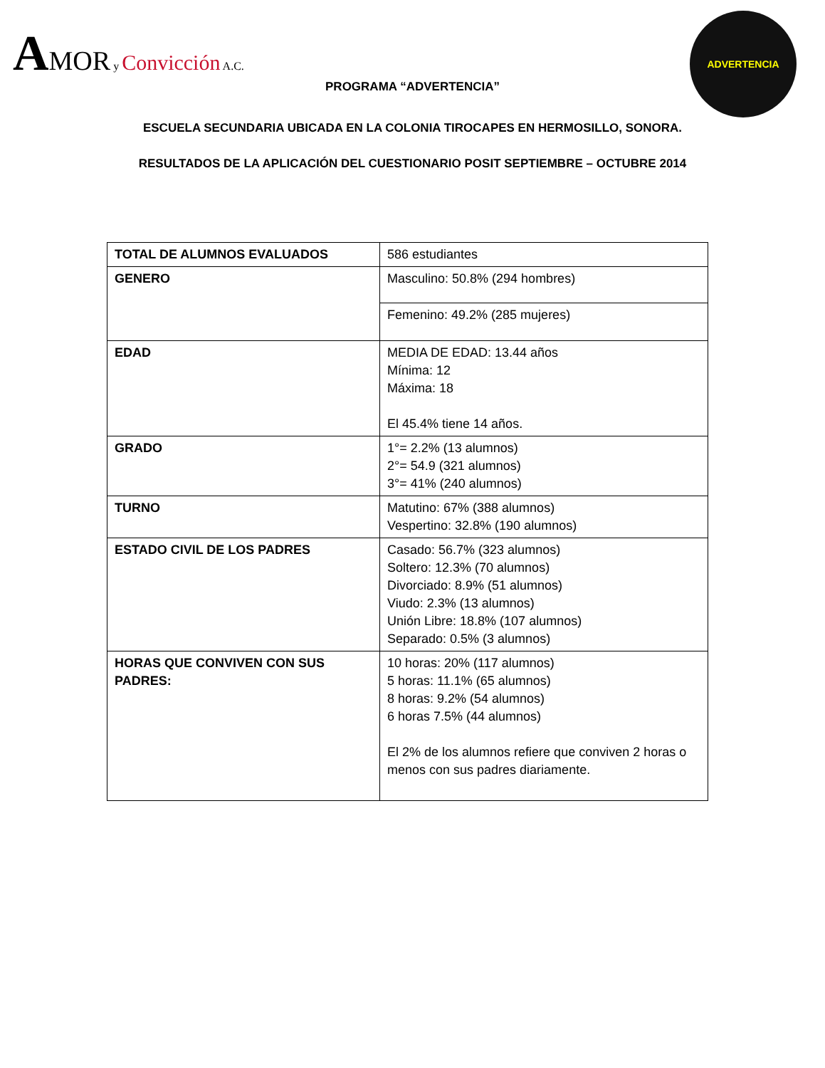AMOR y Convicción A.C.
ADVERTENCIA
PROGRAMA “ADVERTENCIA”
ESCUELA SECUNDARIA UBICADA EN LA COLONIA TIROCAPES EN HERMOSILLO, SONORA.
RESULTADOS DE LA APLICACIÓN DEL CUESTIONARIO POSIT SEPTIEMBRE – OCTUBRE 2014
| TOTAL DE ALUMNOS EVALUADOS | 586 estudiantes |
| GENERO | Masculino: 50.8% (294 hombres) |
| | Femenino: 49.2% (285 mujeres) |
| EDAD | MEDIA DE EDAD: 13.44 años Mínima: 12 Máxima: 18 El 45.4% tiene 14 años. |
| GRADO | 1°= 2.2% (13 alumnos) 2°= 54.9 (321 alumnos) 3°= 41% (240 alumnos) |
| TURNO | Matutino: 67% (388 alumnos) Vespertino: 32.8% (190 alumnos) |
| ESTADO CIVIL DE LOS PADRES | Casado: 56.7% (323 alumnos) Soltero: 12.3% (70 alumnos) Divorciado: 8.9% (51 alumnos) Viudo: 2.3% (13 alumnos) Unión Libre: 18.8% (107 alumnos) Separado: 0.5% (3 alumnos) |
| HORAS QUE CONVIVEN CON SUS PADRES: | 10 horas: 20% (117 alumnos) 5 horas: 11.1% (65 alumnos) 8 horas: 9.2% (54 alumnos) 6 horas 7.5% (44 alumnos) El 2% de los alumnos refiere que conviven 2 horas o menos con sus padres diariamente. |